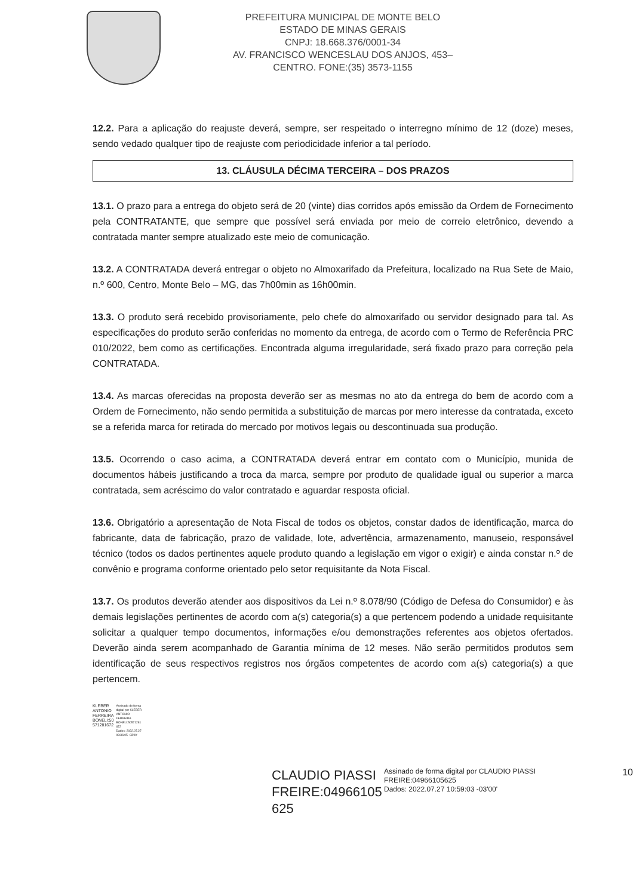PREFEITURA MUNICIPAL DE MONTE BELO
ESTADO DE MINAS GERAIS
CNPJ: 18.668.376/0001-34
AV. FRANCISCO WENCESLAU DOS ANJOS, 453–
CENTRO. FONE:(35) 3573-1155
12.2. Para a aplicação do reajuste deverá, sempre, ser respeitado o interregno mínimo de 12 (doze) meses, sendo vedado qualquer tipo de reajuste com periodicidade inferior a tal período.
13. CLÁUSULA DÉCIMA TERCEIRA – DOS PRAZOS
13.1. O prazo para a entrega do objeto será de 20 (vinte) dias corridos após emissão da Ordem de Fornecimento pela CONTRATANTE, que sempre que possível será enviada por meio de correio eletrônico, devendo a contratada manter sempre atualizado este meio de comunicação.
13.2. A CONTRATADA deverá entregar o objeto no Almoxarifado da Prefeitura, localizado na Rua Sete de Maio, n.º 600, Centro, Monte Belo – MG, das 7h00min as 16h00min.
13.3. O produto será recebido provisoriamente, pelo chefe do almoxarifado ou servidor designado para tal. As especificações do produto serão conferidas no momento da entrega, de acordo com o Termo de Referência PRC 010/2022, bem como as certificações. Encontrada alguma irregularidade, será fixado prazo para correção pela CONTRATADA.
13.4. As marcas oferecidas na proposta deverão ser as mesmas no ato da entrega do bem de acordo com a Ordem de Fornecimento, não sendo permitida a substituição de marcas por mero interesse da contratada, exceto se a referida marca for retirada do mercado por motivos legais ou descontinuada sua produção.
13.5. Ocorrendo o caso acima, a CONTRATADA deverá entrar em contato com o Município, munida de documentos hábeis justificando a troca da marca, sempre por produto de qualidade igual ou superior a marca contratada, sem acréscimo do valor contratado e aguardar resposta oficial.
13.6. Obrigatório a apresentação de Nota Fiscal de todos os objetos, constar dados de identificação, marca do fabricante, data de fabricação, prazo de validade, lote, advertência, armazenamento, manuseio, responsável técnico (todos os dados pertinentes aquele produto quando a legislação em vigor o exigir) e ainda constar n.º de convênio e programa conforme orientado pelo setor requisitante da Nota Fiscal.
13.7. Os produtos deverão atender aos dispositivos da Lei n.º 8.078/90 (Código de Defesa do Consumidor) e às demais legislações pertinentes de acordo com a(s) categoria(s) a que pertencem podendo a unidade requisitante solicitar a qualquer tempo documentos, informações e/ou demonstrações referentes aos objetos ofertados. Deverão ainda serem acompanhado de Garantia mínima de 12 meses. Não serão permitidos produtos sem identificação de seus respectivos registros nos órgãos competentes de acordo com a(s) categoria(s) a que pertencem.
KLEBER
ANTONIO
FERREIRA
BONELI:50
571281672
Assinado de forma
digital por KLEBER
ANTONIO
FERREIRA
BONELI:50571281
672
Dados: 2022.07.27
08:36:05 -03'00'
CLAUDIO PIASSI FREIRE:04966105 625
Assinado de forma digital por CLAUDIO PIASSI FREIRE:04966105625
Dados: 2022.07.27 10:59:03 -03'00'
10